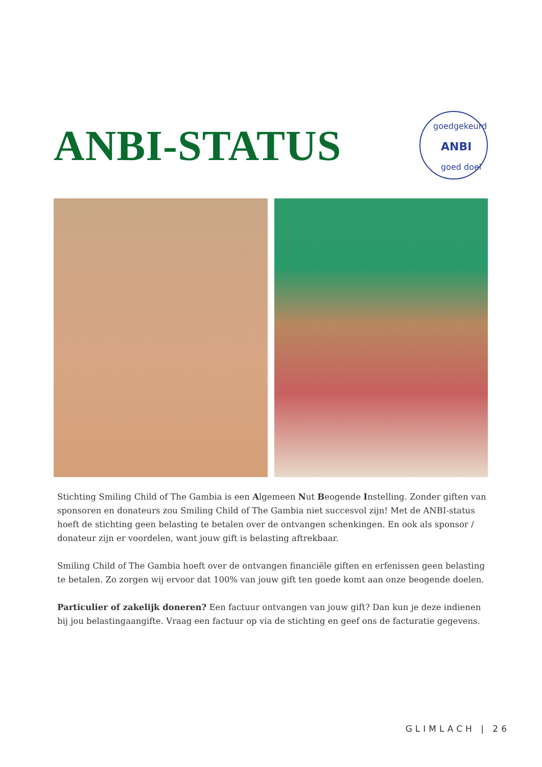ANBI-STATUS
goedgekeurd
ANBI
goed doel
Stichting Smiling Child of The Gambia is een Algemeen Nut Beogende Instelling. Zonder giften van sponsoren en donateurs zou Smiling Child of The Gambia niet succesvol zijn! Met de ANBI-status hoeft de stichting geen belasting te betalen over de ontvangen schenkingen. En ook als sponsor / donateur zijn er voordelen, want jouw gift is belasting aftrekbaar.
Smiling Child of The Gambia hoeft over de ontvangen financiële giften en erfenissen geen belasting te betalen. Zo zorgen wij ervoor dat 100% van jouw gift ten goede komt aan onze beogende doelen.
Particulier of zakelijk doneren? Een factuur ontvangen van jouw gift? Dan kun je deze indienen bij jou belastingaangifte. Vraag een factuur op via de stichting en geef ons de facturatie gegevens.
GLIMLACH | 26